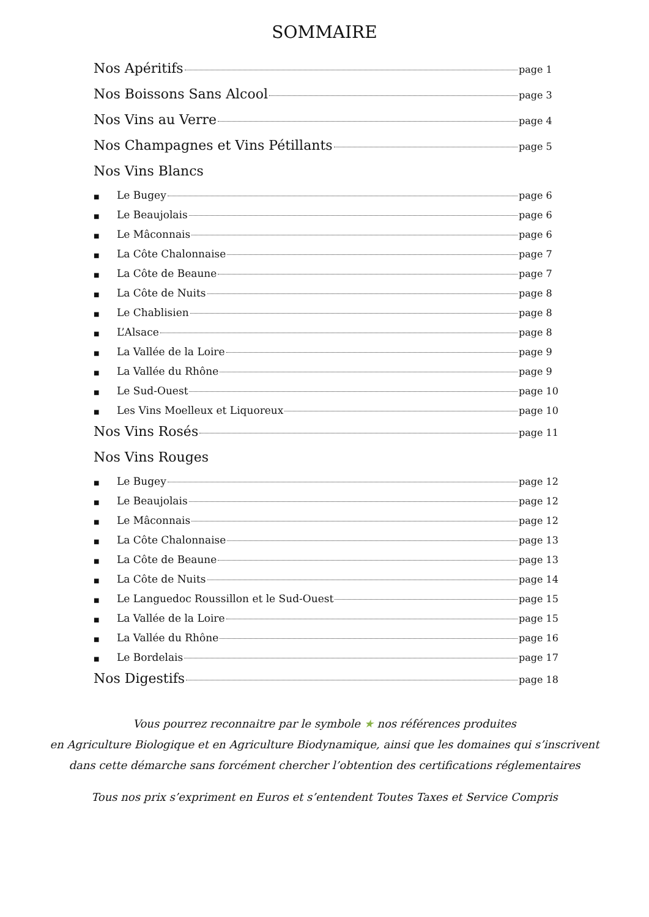SOMMAIRE
Nos Apéritifs page 1
Nos Boissons Sans Alcool page 3
Nos Vins au Verre page 4
Nos Champagnes et Vins Pétillants page 5
Nos Vins Blancs
■ Le Bugey page 6
■ Le Beaujolais page 6
■ Le Mâconnais page 6
■ La Côte Chalonnaise page 7
■ La Côte de Beaune page 7
■ La Côte de Nuits page 8
■ Le Chablisien page 8
■ L’Alsace page 8
■ La Vallée de la Loire page 9
■ La Vallée du Rhône page 9
■ Le Sud-Ouest page 10
■ Les Vins Moelleux et Liquoreux page 10
Nos Vins Rosés page 11
Nos Vins Rouges
■ Le Bugey page 12
■ Le Beaujolais page 12
■ Le Mâconnais page 12
■ La Côte Chalonnaise page 13
■ La Côte de Beaune page 13
■ La Côte de Nuits page 14
■ Le Languedoc Roussillon et le Sud-Ouest page 15
■ La Vallée de la Loire page 15
■ La Vallée du Rhône page 16
■ Le Bordelais page 17
Nos Digestifs page 18
Vous pourrez reconnaitre par le symbole ★ nos références produites
en Agriculture Biologique et en Agriculture Biodynamique, ainsi que les domaines qui s’inscrivent
dans cette démarche sans forcément chercher l’obtention des certifications réglementaires
Tous nos prix s’expriment en Euros et s’entendent Toutes Taxes et Service Compris